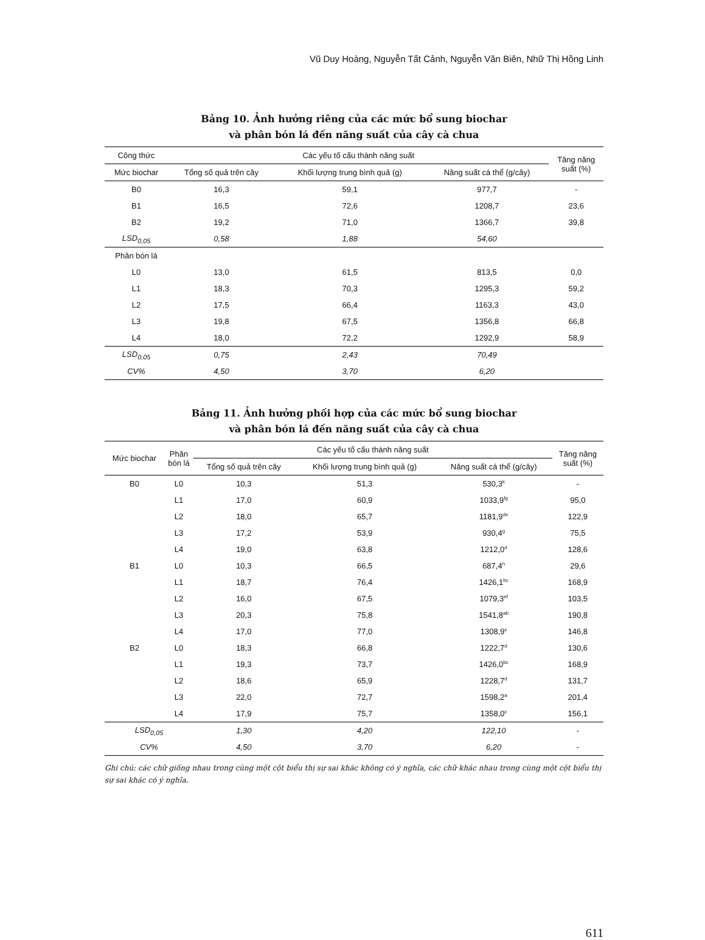Vũ Duy Hoàng, Nguyễn Tất Cảnh, Nguyễn Văn Biên, Nhữ Thị Hồng Linh
Bảng 10. Ảnh hưởng riêng của các mức bổ sung biochar
và phân bón lá đến năng suất của cây cà chua
| Công thức | Các yếu tố cấu thành năng suất | | | Tăng năng suất (%) |
| --- | --- | --- | --- | --- |
| Mức biochar | Tổng số quả trên cây | Khối lượng trung bình quả (g) | Năng suất cá thể (g/cây) | |
| B0 | 16,3 | 59,1 | 977,7 | - |
| B1 | 16,5 | 72,6 | 1208,7 | 23,6 |
| B2 | 19,2 | 71,0 | 1366,7 | 39,8 |
| LSD<sub>0,05</sub> | 0,58 | 1,88 | 54,60 | |
| Phân bón lá | | | | |
| L0 | 13,0 | 61,5 | 813,5 | 0,0 |
| L1 | 18,3 | 70,3 | 1295,3 | 59,2 |
| L2 | 17,5 | 66,4 | 1163,3 | 43,0 |
| L3 | 19,8 | 67,5 | 1356,8 | 66,8 |
| L4 | 18,0 | 72,2 | 1292,9 | 58,9 |
| LSD<sub>0,05</sub> | 0,75 | 2,43 | 70,49 | |
| CV% | 4,50 | 3,70 | 6,20 | |
Bảng 11. Ảnh hưởng phối hợp của các mức bổ sung biochar
và phân bón lá đến năng suất của cây cà chua
| Mức biochar | Phân bón lá | Các yếu tố cấu thành năng suất | | | Tăng năng suất (%) |
| --- | --- | --- | --- | --- | --- |
| | | Tổng số quả trên cây | Khối lượng trung bình quả (g) | Năng suất cá thể (g/cây) | |
| B0 | L0 | 10,3 | 51,3 | 530,3<sup>k</sup> | - |
| | L1 | 17,0 | 60,9 | 1033,9<sup>fg</sup> | 95,0 |
| | L2 | 18,0 | 65,7 | 1181,9<sup>de</sup> | 122,9 |
| | L3 | 17,2 | 53,9 | 930,4<sup>g</sup> | 75,5 |
| | L4 | 19,0 | 63,8 | 1212,0<sup>d</sup> | 128,6 |
| B1 | L0 | 10,3 | 66,5 | 687,4<sup>h</sup> | 29,6 |
| | L1 | 18,7 | 76,4 | 1426,1<sup>bc</sup> | 168,9 |
| | L2 | 16,0 | 67,5 | 1079,3<sup>ef</sup> | 103,5 |
| | L3 | 20,3 | 75,8 | 1541,8<sup>ab</sup> | 190,8 |
| | L4 | 17,0 | 77,0 | 1308,9<sup>c</sup> | 146,8 |
| B2 | L0 | 18,3 | 66,8 | 1222,7<sup>d</sup> | 130,6 |
| | L1 | 19,3 | 73,7 | 1426,0<sup>bc</sup> | 168,9 |
| | L2 | 18,6 | 65,9 | 1228,7<sup>d</sup> | 131,7 |
| | L3 | 22,0 | 72,7 | 1598,2<sup>a</sup> | 201,4 |
| | L4 | 17,9 | 75,7 | 1358,0<sup>c</sup> | 156,1 |
| LSD<sub>0,05</sub> | | 1,30 | 4,20 | 122,10 | - |
| CV% | | 4,50 | 3,70 | 6,20 | - |
Ghi chú: các chữ giống nhau trong cùng một cột biểu thị sự sai khác không có ý nghĩa, các chữ khác nhau trong cùng một cột biểu thị sự sai khác có ý nghĩa.
611